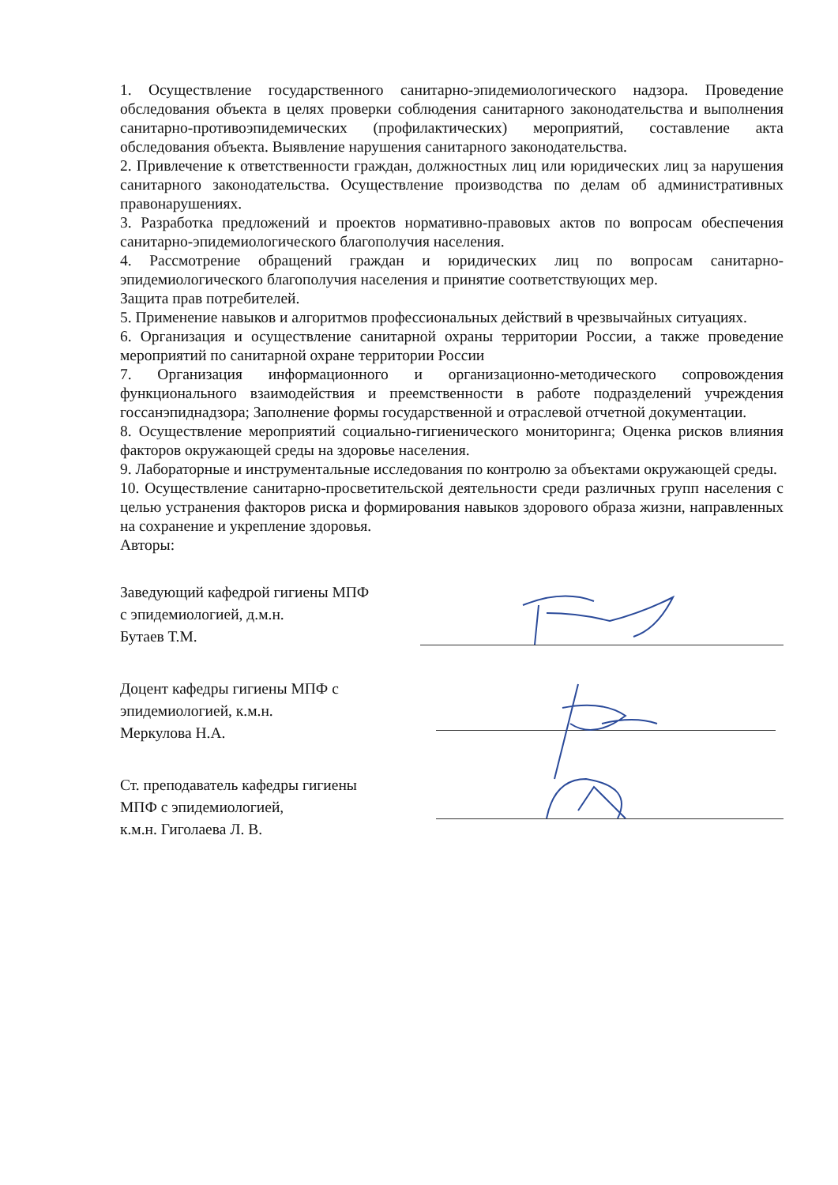1. Осуществление государственного санитарно-эпидемиологического надзора. Проведение обследования объекта в целях проверки соблюдения санитарного законодательства и выполнения санитарно-противоэпидемических (профилактических) мероприятий, составление акта обследования объекта. Выявление нарушения санитарного законодательства.
2. Привлечение к ответственности граждан, должностных лиц или юридических лиц за нарушения санитарного законодательства. Осуществление производства по делам об административных правонарушениях.
3. Разработка предложений и проектов нормативно-правовых актов по вопросам обеспечения санитарно-эпидемиологического благополучия населения.
4. Рассмотрение обращений граждан и юридических лиц по вопросам санитарно-эпидемиологического благополучия населения и принятие соответствующих мер.
Защита прав потребителей.
5. Применение навыков и алгоритмов профессиональных действий в чрезвычайных ситуациях.
6. Организация и осуществление санитарной охраны территории России, а также проведение мероприятий по санитарной охране территории России
7. Организация информационного и организационно-методического сопровождения функционального взаимодействия и преемственности в работе подразделений учреждения госсанэпиднадзора; Заполнение формы государственной и отраслевой отчетной документации.
8. Осуществление мероприятий социально-гигиенического мониторинга; Оценка рисков влияния факторов окружающей среды на здоровье населения.
9. Лабораторные и инструментальные исследования по контролю за объектами окружающей среды.
10. Осуществление санитарно-просветительской деятельности среди различных групп населения с целью устранения факторов риска и формирования навыков здорового образа жизни, направленных на сохранение и укрепление здоровья.
Авторы:
Заведующий кафедрой гигиены МПФ
с эпидемиологией, д.м.н.
Бутаев Т.М.
Доцент кафедры гигиены МПФ с
эпидемиологией, к.м.н.
Меркулова Н.А.
Ст. преподаватель кафедры гигиены
МПФ с эпидемиологией,
к.м.н. Гиголаева Л. В.